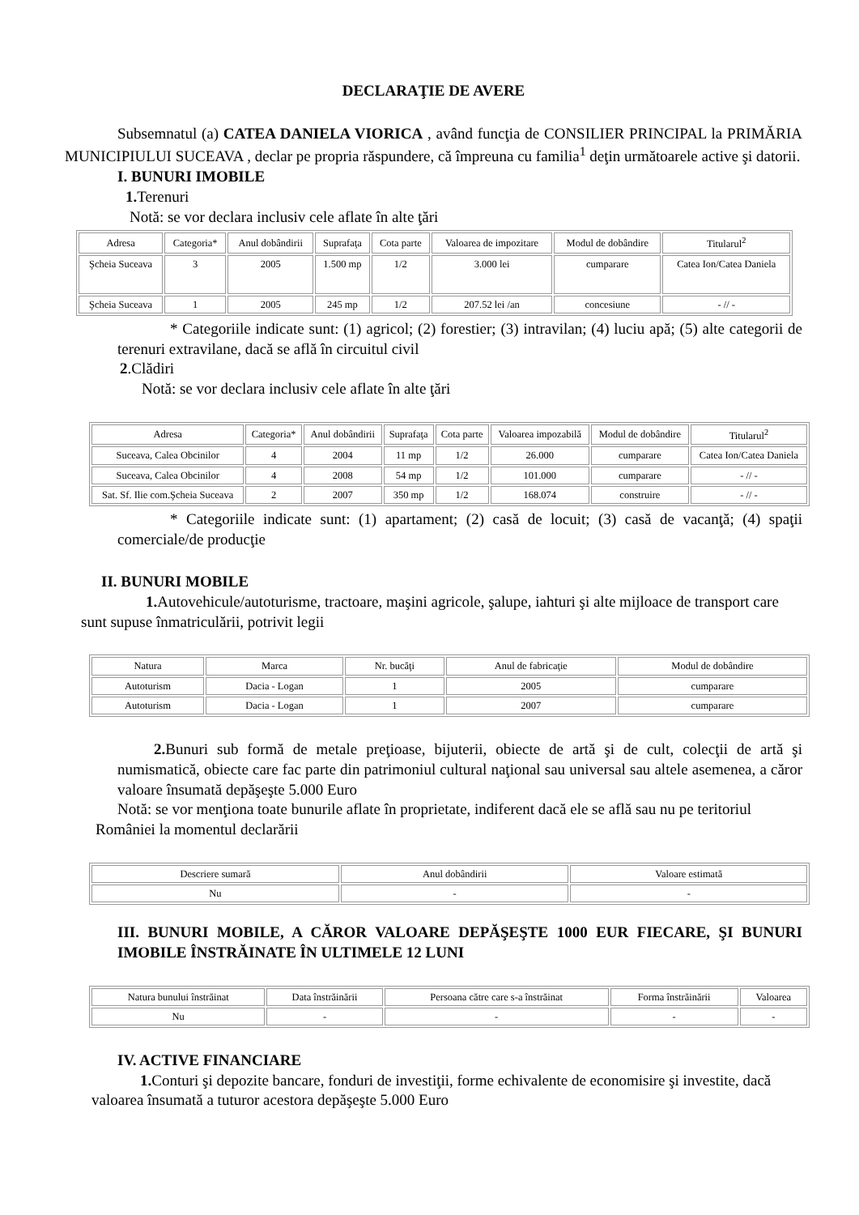DECLARAŢIE DE AVERE
Subsemnatul (a) CATEA DANIELA VIORICA , având funcţia de CONSILIER PRINCIPAL la PRIMĂRIA MUNICIPIULUI SUCEAVA , declar pe propria răspundere, că împreuna cu familia<sup>1</sup> deţin următoarele active şi datorii.
I. BUNURI IMOBILE
1. Terenuri
Notă: se vor declara inclusiv cele aflate în alte ţări
| Adresa | Categoria* | Anul dobândirii | Suprafaţa | Cota parte | Valoarea de impozitare | Modul de dobândire | Titularul<sup>2</sup> |
| --- | --- | --- | --- | --- | --- | --- | --- |
| Şcheia Suceava | 3 | 2005 | 1.500 mp | 1/2 | 3.000 lei | cumparare | Catea Ion/Catea Daniela |
| Şcheia Suceava | 1 | 2005 | 245 mp | 1/2 | 207.52 lei /an | concesiune | - // - |
* Categoriile indicate sunt: (1) agricol; (2) forestier; (3) intravilan; (4) luciu apă; (5) alte categorii de terenuri extravilane, dacă se află în circuitul civil
2.Clădiri
Notă: se vor declara inclusiv cele aflate în alte ţări
| Adresa | Categoria* | Anul dobândirii | Suprafaţa | Cota parte | Valoarea impozabilă | Modul de dobândire | Titularul<sup>2</sup> |
| --- | --- | --- | --- | --- | --- | --- | --- |
| Suceava, Calea Obcinilor | 4 | 2004 | 11 mp | 1/2 | 26.000 | cumparare | Catea Ion/Catea Daniela |
| Suceava, Calea Obcinilor | 4 | 2008 | 54 mp | 1/2 | 101.000 | cumparare | - // - |
| Sat. Sf. Ilie com.Şcheia Suceava | 2 | 2007 | 350 mp | 1/2 | 168.074 | construire | - // - |
* Categoriile indicate sunt: (1) apartament; (2) casă de locuit; (3) casă de vacanţă; (4) spaţii comerciale/de producţie
II. BUNURI MOBILE
1. Autovehicule/autoturisme, tractoare, maşini agricole, şalupe, iahturi şi alte mijloace de transport care sunt supuse înmatriculării, potrivit legii
| Natura | Marca | Nr. bucăţi | Anul de fabricaţie | Modul de dobândire |
| --- | --- | --- | --- | --- |
| Autoturism | Dacia - Logan | 1 | 2005 | cumparare |
| Autoturism | Dacia - Logan | 1 | 2007 | cumparare |
2. Bunuri sub formă de metale preţioase, bijuterii, obiecte de artă şi de cult, colecţii de artă şi numismatică, obiecte care fac parte din patrimoniul cultural naţional sau universal sau altele asemenea, a căror valoare însumată depăşeşte 5.000 Euro
Notă: se vor menţiona toate bunurile aflate în proprietate, indiferent dacă ele se află sau nu pe teritoriul României la momentul declarării
| Descriere sumară | Anul dobândirii | Valoare estimată |
| --- | --- | --- |
| Nu | - | - |
III. BUNURI MOBILE, A CĂROR VALOARE DEPĂŞEŞTE 1000 EUR FIECARE, ŞI BUNURI IMOBILE ÎNSTRĂINATE ÎN ULTIMELE 12 LUNI
| Natura bunului înstrăinat | Data înstrăinării | Persoana către care s-a înstrăinat | Forma înstrăinării | Valoarea |
| --- | --- | --- | --- | --- |
| Nu | - | - | - | - |
IV. ACTIVE FINANCIARE
1. Conturi şi depozite bancare, fonduri de investiţii, forme echivalente de economisire şi investite, dacă valoarea însumată a tuturor acestora depăşeşte 5.000 Euro